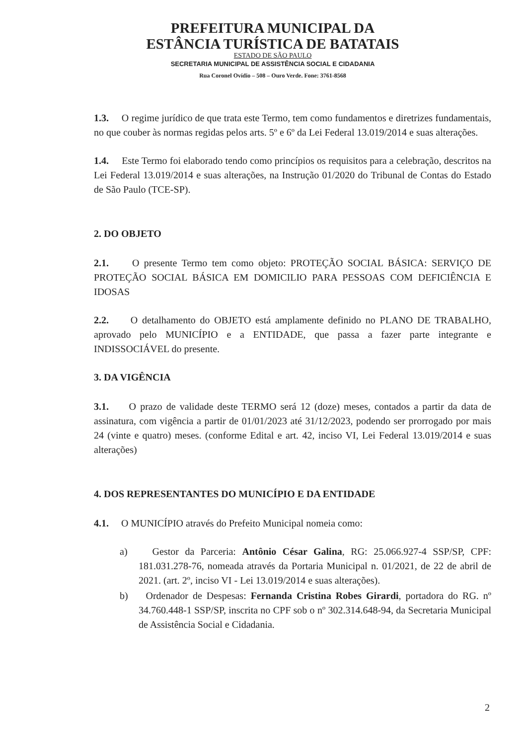PREFEITURA MUNICIPAL DA
ESTÂNCIA TURÍSTICA DE BATATAIS
ESTADO DE SÃO PAULO
SECRETARIA MUNICIPAL DE ASSISTÊNCIA SOCIAL E CIDADANIA
Rua Coronel Ovídio – 508 – Ouro Verde. Fone: 3761-8568
1.3. O regime jurídico de que trata este Termo, tem como fundamentos e diretrizes fundamentais, no que couber às normas regidas pelos arts. 5º e 6º da Lei Federal 13.019/2014 e suas alterações.
1.4. Este Termo foi elaborado tendo como princípios os requisitos para a celebração, descritos na Lei Federal 13.019/2014 e suas alterações, na Instrução 01/2020 do Tribunal de Contas do Estado de São Paulo (TCE-SP).
2. DO OBJETO
2.1. O presente Termo tem como objeto: PROTEÇÃO SOCIAL BÁSICA: SERVIÇO DE PROTEÇÃO SOCIAL BÁSICA EM DOMICILIO PARA PESSOAS COM DEFICIÊNCIA E IDOSAS
2.2. O detalhamento do OBJETO está amplamente definido no PLANO DE TRABALHO, aprovado pelo MUNICÍPIO e a ENTIDADE, que passa a fazer parte integrante e INDISSOCIÁVEL do presente.
3. DA VIGÊNCIA
3.1. O prazo de validade deste TERMO será 12 (doze) meses, contados a partir da data de assinatura, com vigência a partir de 01/01/2023 até 31/12/2023, podendo ser prorrogado por mais 24 (vinte e quatro) meses. (conforme Edital e art. 42, inciso VI, Lei Federal 13.019/2014 e suas alterações)
4. DOS REPRESENTANTES DO MUNICÍPIO E DA ENTIDADE
4.1. O MUNICÍPIO através do Prefeito Municipal nomeia como:
a) Gestor da Parceria: Antônio César Galina, RG: 25.066.927-4 SSP/SP, CPF: 181.031.278-76, nomeada através da Portaria Municipal n. 01/2021, de 22 de abril de 2021. (art. 2º, inciso VI - Lei 13.019/2014 e suas alterações).
b) Ordenador de Despesas: Fernanda Cristina Robes Girardi, portadora do RG. nº 34.760.448-1 SSP/SP, inscrita no CPF sob o nº 302.314.648-94, da Secretaria Municipal de Assistência Social e Cidadania.
2